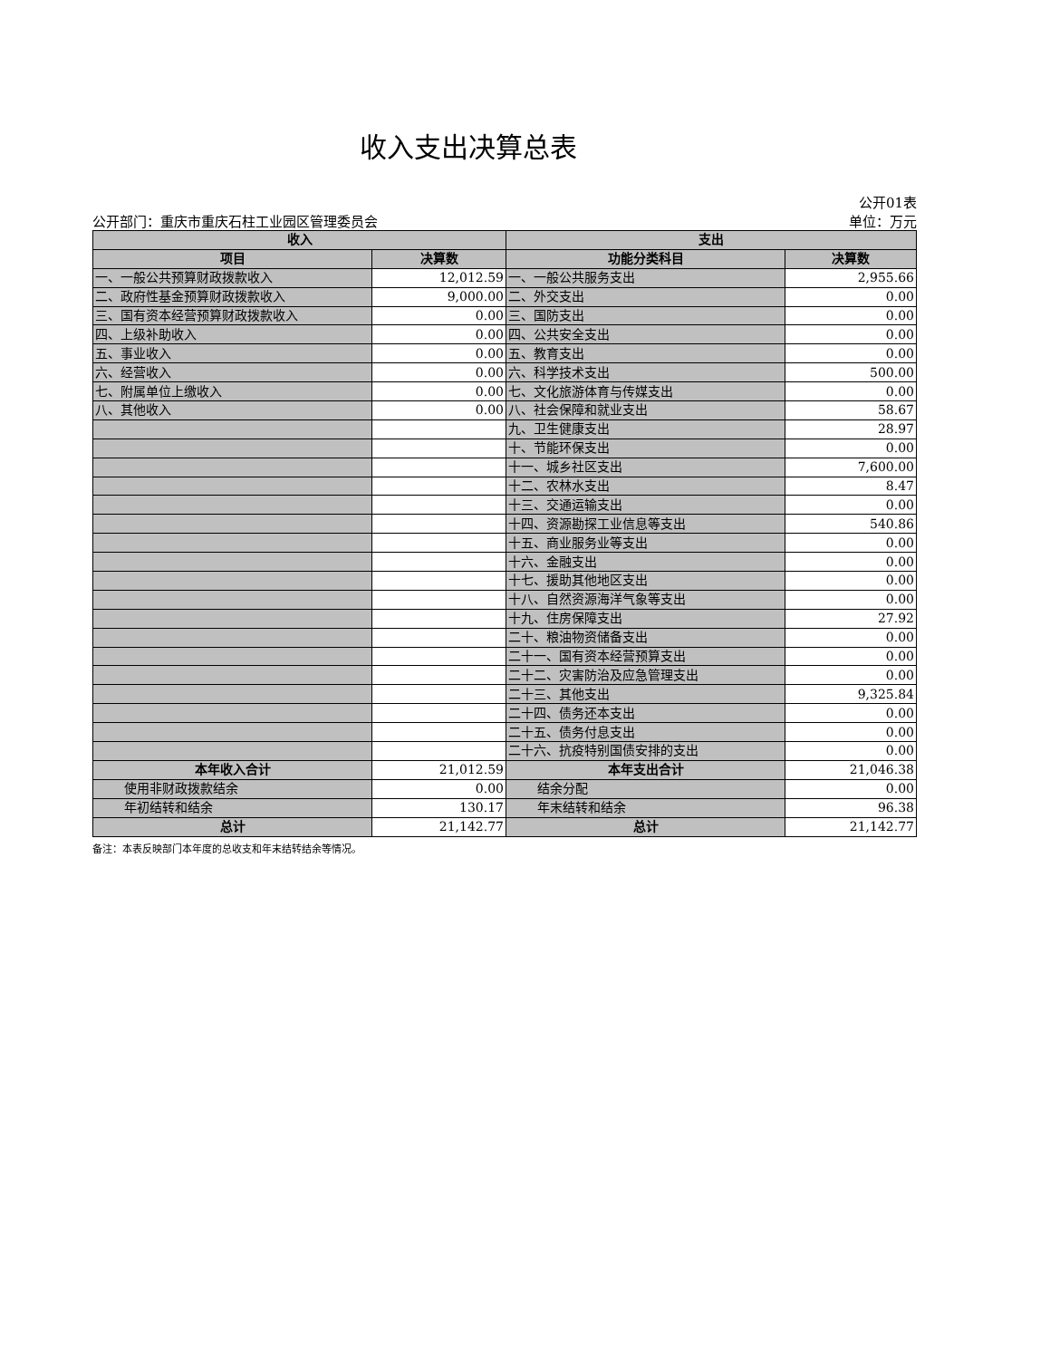收入支出决算总表
公开01表
公开部门：重庆市重庆石柱工业园区管理委员会 单位：万元
| 收入 | | 支出 | |
| --- | --- | --- | --- |
| 项目 | 决算数 | 功能分类科目 | 决算数 |
| 一、一般公共预算财政拨款收入 | 12,012.59 | 一、一般公共服务支出 | 2,955.66 |
| 二、政府性基金预算财政拨款收入 | 9,000.00 | 二、外交支出 | 0.00 |
| 三、国有资本经营预算财政拨款收入 | 0.00 | 三、国防支出 | 0.00 |
| 四、上级补助收入 | 0.00 | 四、公共安全支出 | 0.00 |
| 五、事业收入 | 0.00 | 五、教育支出 | 0.00 |
| 六、经营收入 | 0.00 | 六、科学技术支出 | 500.00 |
| 七、附属单位上缴收入 | 0.00 | 七、文化旅游体育与传媒支出 | 0.00 |
| 八、其他收入 | 0.00 | 八、社会保障和就业支出 | 58.67 |
| | | 九、卫生健康支出 | 28.97 |
| | | 十、节能环保支出 | 0.00 |
| | | 十一、城乡社区支出 | 7,600.00 |
| | | 十二、农林水支出 | 8.47 |
| | | 十三、交通运输支出 | 0.00 |
| | | 十四、资源勘探工业信息等支出 | 540.86 |
| | | 十五、商业服务业等支出 | 0.00 |
| | | 十六、金融支出 | 0.00 |
| | | 十七、援助其他地区支出 | 0.00 |
| | | 十八、自然资源海洋气象等支出 | 0.00 |
| | | 十九、住房保障支出 | 27.92 |
| | | 二十、粮油物资储备支出 | 0.00 |
| | | 二十一、国有资本经营预算支出 | 0.00 |
| | | 二十二、灾害防治及应急管理支出 | 0.00 |
| | | 二十三、其他支出 | 9,325.84 |
| | | 二十四、债务还本支出 | 0.00 |
| | | 二十五、债务付息支出 | 0.00 |
| | | 二十六、抗疫特别国债安排的支出 | 0.00 |
| 本年收入合计 | 21,012.59 | 本年支出合计 | 21,046.38 |
| 使用非财政拨款结余 | 0.00 | 结余分配 | 0.00 |
| 年初结转和结余 | 130.17 | 年末结转和结余 | 96.38 |
| 总计 | 21,142.77 | 总计 | 21,142.77 |
备注：本表反映部门本年度的总收支和年末结转结余等情况。